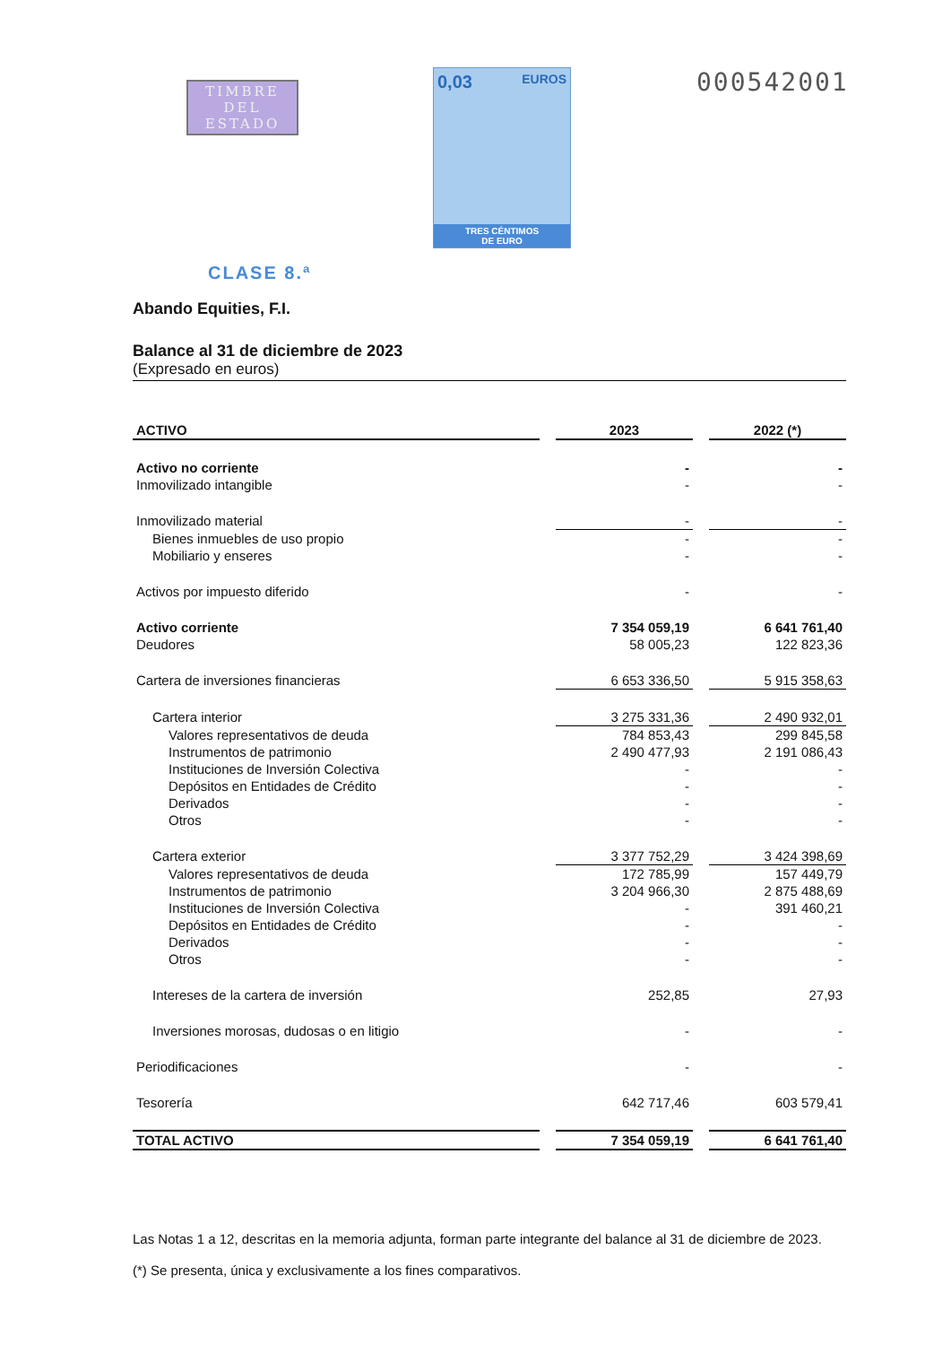TIMBRE
DEL ESTADO
0,03 EUROS
TRES CÉNTIMOS
DE EURO
000542001
CLASE 8.ª
Abando Equities, F.I.
Balance al 31 de diciembre de 2023
(Expresado en euros)
| ACTIVO | | 2023 | | 2022 (*) |
| --- | --- | --- | --- | --- |
| Activo no corriente | | - | | - |
| Inmovilizado intangible | | - | | - |
| Inmovilizado material | | - | | - |
| Bienes inmuebles de uso propio | | - | | - |
| Mobiliario y enseres | | - | | - |
| Activos por impuesto diferido | | - | | - |
| Activo corriente | | 7 354 059,19 | | 6 641 761,40 |
| Deudores | | 58 005,23 | | 122 823,36 |
| Cartera de inversiones financieras | | 6 653 336,50 | | 5 915 358,63 |
| Cartera interior | | 3 275 331,36 | | 2 490 932,01 |
| Valores representativos de deuda | | 784 853,43 | | 299 845,58 |
| Instrumentos de patrimonio | | 2 490 477,93 | | 2 191 086,43 |
| Instituciones de Inversión Colectiva | | - | | - |
| Depósitos en Entidades de Crédito | | - | | - |
| Derivados | | - | | - |
| Otros | | - | | - |
| Cartera exterior | | 3 377 752,29 | | 3 424 398,69 |
| Valores representativos de deuda | | 172 785,99 | | 157 449,79 |
| Instrumentos de patrimonio | | 3 204 966,30 | | 2 875 488,69 |
| Instituciones de Inversión Colectiva | | - | | 391 460,21 |
| Depósitos en Entidades de Crédito | | - | | - |
| Derivados | | - | | - |
| Otros | | - | | - |
| Intereses de la cartera de inversión | | 252,85 | | 27,93 |
| Inversiones morosas, dudosas o en litigio | | - | | - |
| Periodificaciones | | - | | - |
| Tesorería | | 642 717,46 | | 603 579,41 |
| TOTAL ACTIVO | | 7 354 059,19 | | 6 641 761,40 |
Las Notas 1 a 12, descritas en la memoria adjunta, forman parte integrante del balance al 31 de diciembre de 2023.
(*) Se presenta, única y exclusivamente a los fines comparativos.